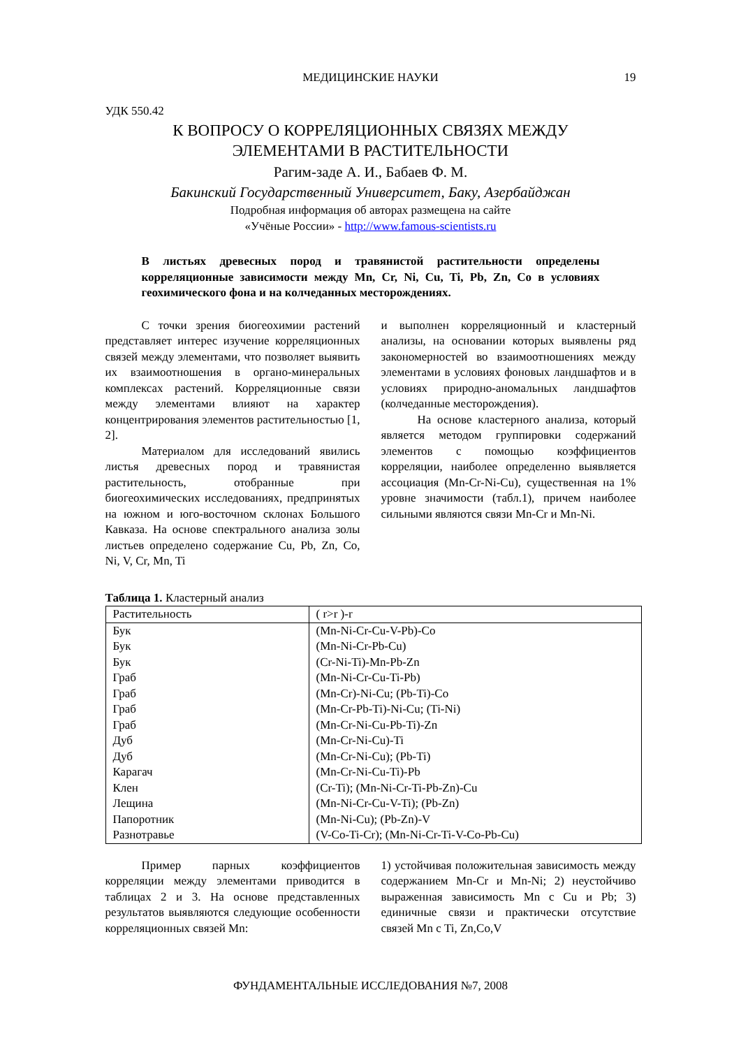МЕДИЦИНСКИЕ НАУКИ 19
УДК 550.42
К ВОПРОСУ О КОРРЕЛЯЦИОННЫХ СВЯЗЯХ МЕЖДУ
ЭЛЕМЕНТАМИ В РАСТИТЕЛЬНОСТИ
Рагим-заде А. И., Бабаев Ф. М.
Бакинский Государственный Университет, Баку, Азербайджан
Подробная информация об авторах размещена на сайте
«Учёные России» - http://www.famous-scientists.ru
В листьях древесных пород и травянистой растительности определены корреляционные зависимости между Mn, Cr, Ni, Cu, Ti, Pb, Zn, Co в условиях геохимического фона и на колчеданных месторождениях.
С точки зрения биогеохимии растений представляет интерес изучение корреляционных связей между элементами, что позволяет выявить их взаимоотношения в органо-минеральных комплексах растений. Корреляционные связи между элементами влияют на характер концентрирования элементов растительностью [1, 2].
Материалом для исследований явились листья древесных пород и травянистая растительность, отобранные при биогеохимических исследованиях, предпринятых на южном и юго-восточном склонах Большого Кавказа. На основе спектрального анализа золы листьев определено содержание Cu, Pb, Zn, Co, Ni, V, Cr, Mn, Ti
и выполнен корреляционный и кластерный анализы, на основании которых выявлены ряд закономерностей во взаимоотношениях между элементами в условиях фоновых ландшафтов и в условиях природно-аномальных ландшафтов (колчеданные месторождения).
На основе кластерного анализа, который является методом группировки содержаний элементов с помощью коэффициентов корреляции, наиболее определенно выявляется ассоциация (Mn-Cr-Ni-Cu), существенная на 1% уровне значимости (табл.1), причем наиболее сильными являются связи Mn-Cr и Mn-Ni.
Таблица 1. Кластерный анализ
| Растительность | ( r>r )-r |
| --- | --- |
| Бук | (Mn-Ni-Cr-Cu-V-Pb)-Co |
| Бук | (Mn-Ni-Cr-Pb-Cu) |
| Бук | (Cr-Ni-Ti)-Mn-Pb-Zn |
| Граб | (Mn-Ni-Cr-Cu-Ti-Pb) |
| Граб | (Mn-Cr)-Ni-Cu; (Pb-Ti)-Co |
| Граб | (Mn-Cr-Pb-Ti)-Ni-Cu; (Ti-Ni) |
| Граб | (Mn-Cr-Ni-Cu-Pb-Ti)-Zn |
| Дуб | (Mn-Cr-Ni-Cu)-Ti |
| Дуб | (Mn-Cr-Ni-Cu); (Pb-Ti) |
| Карагач | (Mn-Cr-Ni-Cu-Ti)-Pb |
| Клен | (Cr-Ti); (Mn-Ni-Cr-Ti-Pb-Zn)-Cu |
| Лещина | (Mn-Ni-Cr-Cu-V-Ti); (Pb-Zn) |
| Папоротник | (Mn-Ni-Cu); (Pb-Zn)-V |
| Разнотравье | (V-Co-Ti-Cr); (Mn-Ni-Cr-Ti-V-Co-Pb-Cu) |
Пример парных коэффициентов корреляции между элементами приводится в таблицах 2 и 3. На основе представленных результатов выявляются следующие особенности корреляционных связей Mn:
1) устойчивая положительная зависимость между содержанием Mn-Cr и Mn-Ni; 2) неустойчиво выраженная зависимость Mn с Cu и Pb; 3) единичные связи и практически отсутствие связей Mn с Ti, Zn,Co,V
ФУНДАМЕНТАЛЬНЫЕ ИССЛЕДОВАНИЯ №7, 2008